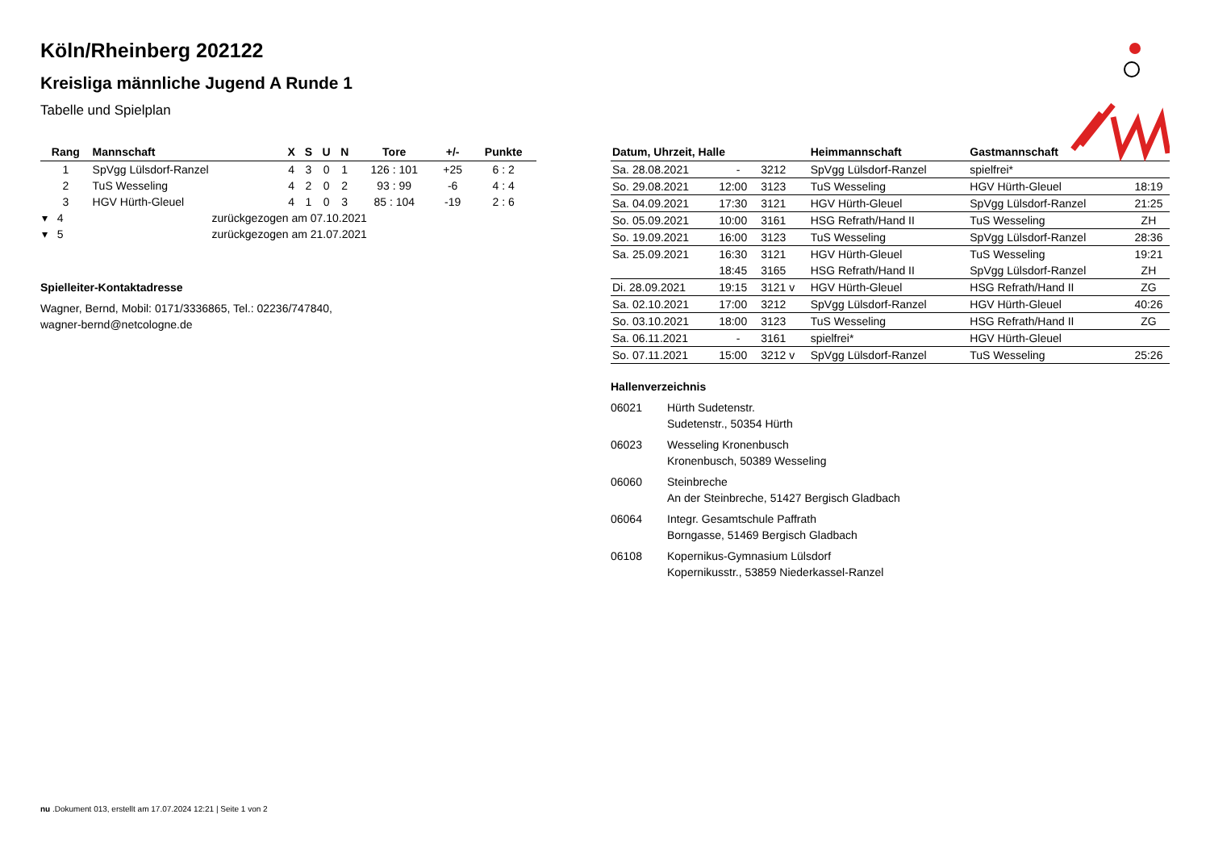Köln/Rheinberg 202122
Kreisliga männliche Jugend A Runde 1
Tabelle und Spielplan
| Rang | Mannschaft | X | S | U | N | Tore | +/- | Punkte |
| --- | --- | --- | --- | --- | --- | --- | --- | --- |
| 1 | SpVgg Lülsdorf-Ranzel | 4 | 3 | 0 | 1 | 126 : 101 | +25 | 6 : 2 |
| 2 | TuS Wesseling | 4 | 2 | 0 | 2 | 93 : 99 | -6 | 4 : 4 |
| 3 | HGV Hürth-Gleuel | 4 | 1 | 0 | 3 | 85 : 104 | -19 | 2 : 6 |
| ▾ 4 | zurückgezogen am 07.10.2021 | | | | | | | |
| ▾ 5 | zurückgezogen am 21.07.2021 | | | | | | | |
Spielleiter-Kontaktadresse
Wagner, Bernd, Mobil: 0171/3336865, Tel.: 02236/747840,
wagner-bernd@netcologne.de
| Datum, Uhrzeit, Halle | | | Heimmannschaft | Gastmannschaft | |
| --- | --- | --- | --- | --- | --- |
| Sa. 28.08.2021 | - | 3212 | SpVgg Lülsdorf-Ranzel | spielfrei* | |
| So. 29.08.2021 | 12:00 | 3123 | TuS Wesseling | HGV Hürth-Gleuel | 18:19 |
| Sa. 04.09.2021 | 17:30 | 3121 | HGV Hürth-Gleuel | SpVgg Lülsdorf-Ranzel | 21:25 |
| So. 05.09.2021 | 10:00 | 3161 | HSG Refrath/Hand II | TuS Wesseling | ZH |
| So. 19.09.2021 | 16:00 | 3123 | TuS Wesseling | SpVgg Lülsdorf-Ranzel | 28:36 |
| Sa. 25.09.2021 | 16:30 | 3121 | HGV Hürth-Gleuel | TuS Wesseling | 19:21 |
| | 18:45 | 3165 | HSG Refrath/Hand II | SpVgg Lülsdorf-Ranzel | ZH |
| Di. 28.09.2021 | 19:15 | 3121 v | HGV Hürth-Gleuel | HSG Refrath/Hand II | ZG |
| Sa. 02.10.2021 | 17:00 | 3212 | SpVgg Lülsdorf-Ranzel | HGV Hürth-Gleuel | 40:26 |
| So. 03.10.2021 | 18:00 | 3123 | TuS Wesseling | HSG Refrath/Hand II | ZG |
| Sa. 06.11.2021 | - | 3161 | spielfrei* | HGV Hürth-Gleuel | |
| So. 07.11.2021 | 15:00 | 3212 v | SpVgg Lülsdorf-Ranzel | TuS Wesseling | 25:26 |
Hallenverzeichnis
06021 Hürth Sudetenstr.
Sudetenstr., 50354 Hürth
06023 Wesseling Kronenbusch
Kronenbusch, 50389 Wesseling
06060 Steinbreche
An der Steinbreche, 51427 Bergisch Gladbach
06064 Integr. Gesamtschule Paffrath
Borngasse, 51469 Bergisch Gladbach
06108 Kopernikus-Gymnasium Lülsdorf
Kopernikusstr., 53859 Niederkassel-Ranzel
nu .Dokument 013, erstellt am 17.07.2024 12:21 | Seite 1 von 2